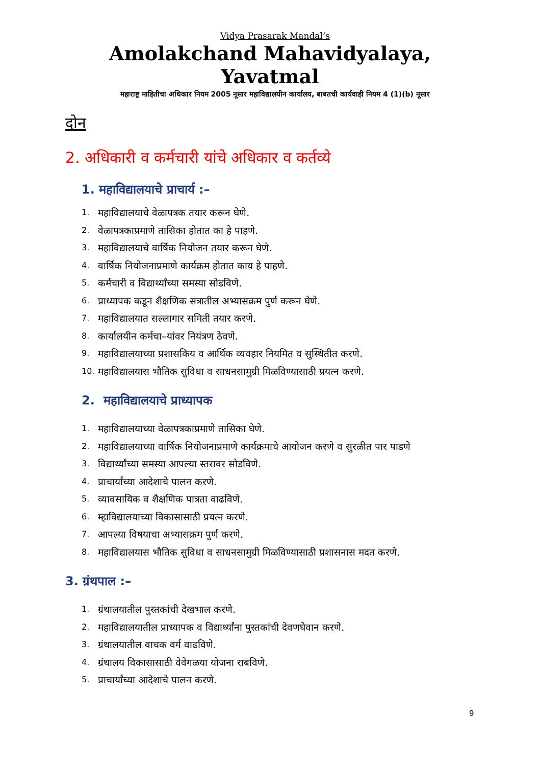Vidya Prasarak Mandal’s
Amolakchand Mahavidyalaya, Yavatmal
महाराष्ट्र माहितीचा अधिकार नियम 2005 नूसार महाविद्यालयीन कार्यालय, बाबतची कार्यवाही नियम 4 (1)(b) नूसार
दोन
2. अधिकारी व कर्मचारी यांचे अधिकार व कर्तव्ये
1. महाविद्यालयाचे प्राचार्य :–
1. महाविद्यालयाचे वेळापत्रक तयार करून घेणे.
2. वेळापत्रकाप्रमाणे तासिका होतात का हे पाहणे.
3. महाविद्यालयाचे वार्षिक नियोजन तयार करून घेणे.
4. वार्षिक नियोजनाप्रमाणे कार्यक्रम होतात काय हे पाहणे.
5. कर्मचारी व विद्यार्थ्यांच्या समस्या सोडविणे.
6. प्राध्यापक कडून शैक्षणिक सत्रातील अभ्यासक्रम पुर्ण करून घेणे.
7. महाविद्यालयात सल्लागार समिती तयार करणे.
8. कार्यालयीन कर्मचा–यांवर नियंत्रण ठेवणे.
9. महाविद्यालयाच्या प्रशासकिय व आर्थिक व्यवहार नियमित व सुस्थितीत करणे.
10. महाविद्यालयास भौतिक सुविधा व साधनसामुग्री मिळविण्यासाठी प्रयत्न करणे.
2. महाविद्यालयाचे प्राध्यापक
1. महाविद्यालयाच्या वेळापत्रकाप्रमाणे तासिका घेणे.
2. महाविद्यालयाच्या वार्षिक नियोजनाप्रमाणे कार्यक्रमाचे आयोजन करणे व सुरळीत पार पाडणे
3. विद्यार्थ्यांच्या समस्या आपल्या स्तरावर सोडविणे.
4. प्राचार्यांच्या आदेशाचे पालन करणे.
5. व्यावसायिक व शैक्षणिक पात्रता वाढविणे.
6. म्हाविद्यालयाच्या विकासासाठी प्रयत्न करणे.
7. आपल्या विषयाचा अभ्यासक्रम पुर्ण करणे.
8. महाविद्यालयास भौतिक सुविधा व साधनसामुग्री मिळविण्यासाठी प्रशासनास मदत करणे.
3. ग्रंथपाल :–
1. ग्रंथालयातील पुस्तकांची देखभाल करणे.
2. महाविद्यालयातील प्राध्यापक व विद्यार्थ्यांना पुस्तकांची देवणघेवान करणे.
3. ग्रंथालयातील वाचक वर्ग वाढविणे.
4. ग्रंथालय विकासासाठी वेवेगळया योजना राबविणे.
5. प्राचार्यांच्या आदेशाचे पालन करणे.
9